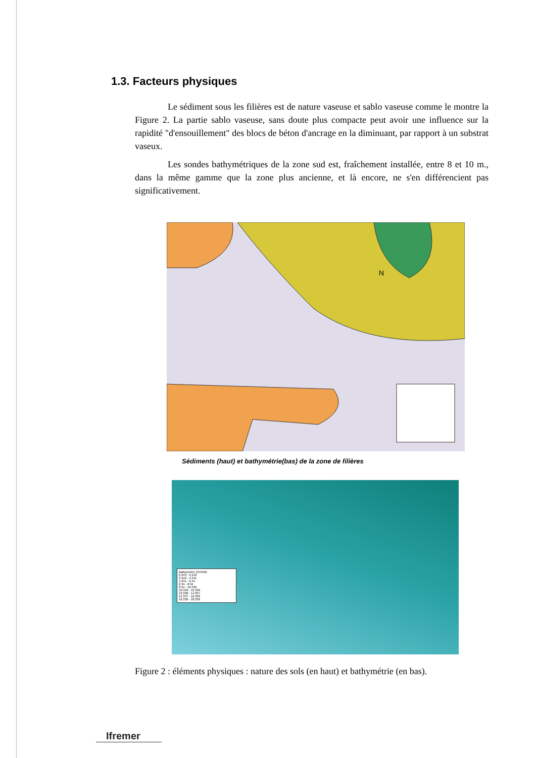1.3. Facteurs physiques
Le sédiment sous les filières est de nature vaseuse et sablo vaseuse comme le montre la Figure 2. La partie sablo vaseuse, sans doute plus compacte peut avoir une influence sur la rapidité "d'ensouillement" des blocs de béton d'ancrage en la diminuant, par rapport à un substrat vaseux.
Les sondes bathymétriques de la zone sud est, fraîchement installée, entre 8 et 10 m., dans la même gamme que la zone plus ancienne, et là encore, ne s'en différencient pas significativement.
N
Sédiments (haut) et bathymétrie(bas) de la zone de filières
Bathymétrie (SHOM)
0.343 - 2.342
2.342 - 4.341
4.341 - 6.34
6.34 - 8.34
8.34 - 10.339
10.339 - 12.338
12.338 - 14.337
14.337 - 16.336
16.336 - 18.336
Figure 2 : éléments physiques : nature des sols (en haut) et bathymétrie (en bas).
Ifremer